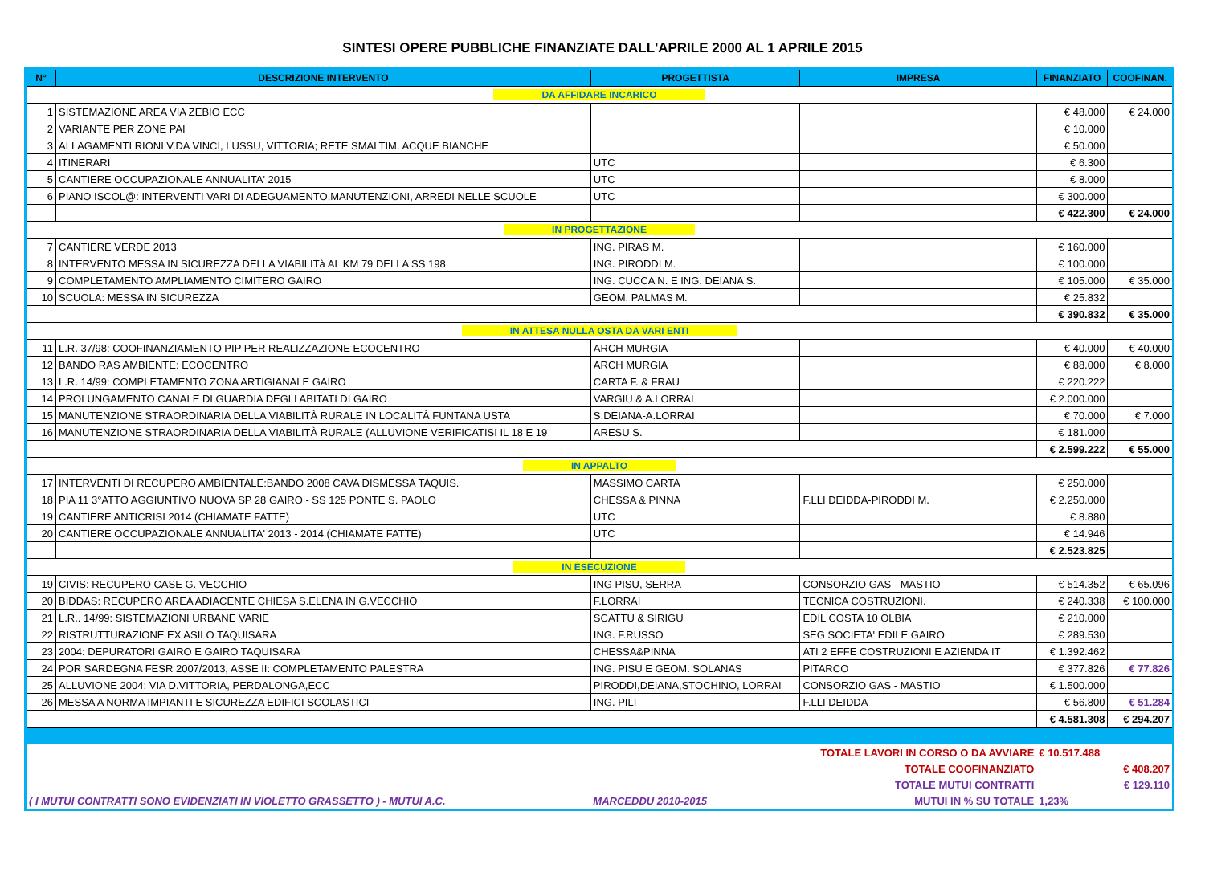SINTESI OPERE PUBBLICHE FINANZIATE DALL'APRILE 2000 AL 1 APRILE 2015
| N° | DESCRIZIONE INTERVENTO | PROGETTISTA | IMPRESA | FINANZIATO | COOFINAN. |
| --- | --- | --- | --- | --- | --- |
| DA AFFIDARE INCARICO | | | | | |
| 1 | SISTEMAZIONE AREA VIA ZEBIO ECC | | | € 48.000 | € 24.000 |
| 2 | VARIANTE PER ZONE PAI | | | € 10.000 | |
| 3 | ALLAGAMENTI RIONI V.DA VINCI, LUSSU, VITTORIA; RETE SMALTIM. ACQUE BIANCHE | | | € 50.000 | |
| 4 | ITINERARI | UTC | | € 6.300 | |
| 5 | CANTIERE OCCUPAZIONALE ANNUALITA' 2015 | UTC | | € 8.000 | |
| 6 | PIANO ISCOL@: INTERVENTI VARI DI ADEGUAMENTO,MANUTENZIONI, ARREDI NELLE SCUOLE | UTC | | € 300.000 | |
| | | | | € 422.300 | € 24.000 |
| IN PROGETTAZIONE | | | | | |
| 7 | CANTIERE VERDE 2013 | ING. PIRAS M. | | € 160.000 | |
| 8 | INTERVENTO MESSA IN SICUREZZA DELLA VIABILITà AL KM 79 DELLA SS 198 | ING. PIRODDI M. | | € 100.000 | |
| 9 | COMPLETAMENTO AMPLIAMENTO CIMITERO GAIRO | ING. CUCCA N. E ING. DEIANA S. | | € 105.000 | € 35.000 |
| 10 | SCUOLA: MESSA IN SICUREZZA | GEOM. PALMAS M. | | € 25.832 | |
| | | | | € 390.832 | € 35.000 |
| IN ATTESA NULLA OSTA DA VARI ENTI | | | | | |
| 11 | L.R. 37/98: COOFINANZIAMENTO PIP PER REALIZZAZIONE ECOCENTRO | ARCH MURGIA | | € 40.000 | € 40.000 |
| 12 | BANDO RAS AMBIENTE: ECOCENTRO | ARCH MURGIA | | € 88.000 | € 8.000 |
| 13 | L.R. 14/99: COMPLETAMENTO ZONA ARTIGIANALE GAIRO | CARTA F. & FRAU | | € 220.222 | |
| 14 | PROLUNGAMENTO CANALE DI GUARDIA DEGLI ABITATI DI GAIRO | VARGIU & A.LORRAI | | € 2.000.000 | |
| 15 | MANUTENZIONE STRAORDINARIA DELLA VIABILITÀ RURALE IN LOCALITÀ FUNTANA USTA | S.DEIANA-A.LORRAI | | € 70.000 | € 7.000 |
| 16 | MANUTENZIONE STRAORDINARIA DELLA VIABILITÀ RURALE (ALLUVIONE VERIFICATISI IL 18 E 19 | ARESU S. | | € 181.000 | |
| | | | | € 2.599.222 | € 55.000 |
| IN APPALTO | | | | | |
| 17 | INTERVENTI DI RECUPERO AMBIENTALE:BANDO 2008 CAVA DISMESSA TAQUIS. | MASSIMO CARTA | | € 250.000 | |
| 18 | PIA 11 3°ATTO AGGIUNTIVO NUOVA SP 28 GAIRO - SS 125 PONTE S. PAOLO | CHESSA & PINNA | F.LLI DEIDDA-PIRODDI M. | € 2.250.000 | |
| 19 | CANTIERE ANTICRISI 2014 (CHIAMATE FATTE) | UTC | | € 8.880 | |
| 20 | CANTIERE OCCUPAZIONALE ANNUALITA' 2013 - 2014 (CHIAMATE FATTE) | UTC | | € 14.946 | |
| | | | | € 2.523.825 | |
| IN ESECUZIONE | | | | | |
| 19 | CIVIS: RECUPERO CASE G. VECCHIO | ING PISU, SERRA | CONSORZIO GAS - MASTIO | € 514.352 | € 65.096 |
| 20 | BIDDAS: RECUPERO AREA ADIACENTE CHIESA S.ELENA IN G.VECCHIO | F.LORRAI | TECNICA COSTRUZIONI. | € 240.338 | € 100.000 |
| 21 | L.R.. 14/99: SISTEMAZIONI URBANE VARIE | SCATTU & SIRIGU | EDIL COSTA 10 OLBIA | € 210.000 | |
| 22 | RISTRUTTURAZIONE EX ASILO TAQUISARA | ING. F.RUSSO | SEG SOCIETA' EDILE GAIRO | € 289.530 | |
| 23 | 2004: DEPURATORI GAIRO E GAIRO TAQUISARA | CHESSA&PINNA | ATI 2 EFFE COSTRUZIONI E AZIENDA IT | € 1.392.462 | |
| 24 | POR SARDEGNA FESR 2007/2013, ASSE II: COMPLETAMENTO PALESTRA | ING. PISU E GEOM. SOLANAS | PITARCO | € 377.826 | € 77.826 |
| 25 | ALLUVIONE 2004: VIA D.VITTORIA, PERDALONGA,ECC | PIRODDI,DEIANA,STOCHINO, LORRAI | CONSORZIO GAS - MASTIO | € 1.500.000 | |
| 26 | MESSA A NORMA IMPIANTI E SICUREZZA EDIFICI SCOLASTICI | ING. PILI | F.LLI DEIDDA | € 56.800 | € 51.284 |
| | | | | € 4.581.308 | € 294.207 |
| | | | TOTALE LAVORI IN CORSO O DA AVVIARE | € 10.517.488 | |
| | | | TOTALE COOFINANZIATO | | € 408.207 |
| | | | TOTALE MUTUI CONTRATTI | | € 129.110 |
| ( I MUTUI CONTRATTI SONO EVIDENZIATI IN VIOLETTO GRASSETTO ) - MUTUI A.C. | | MARCEDDU 2010-2015 | MUTUI IN % SU TOTALE | 1,23% | |